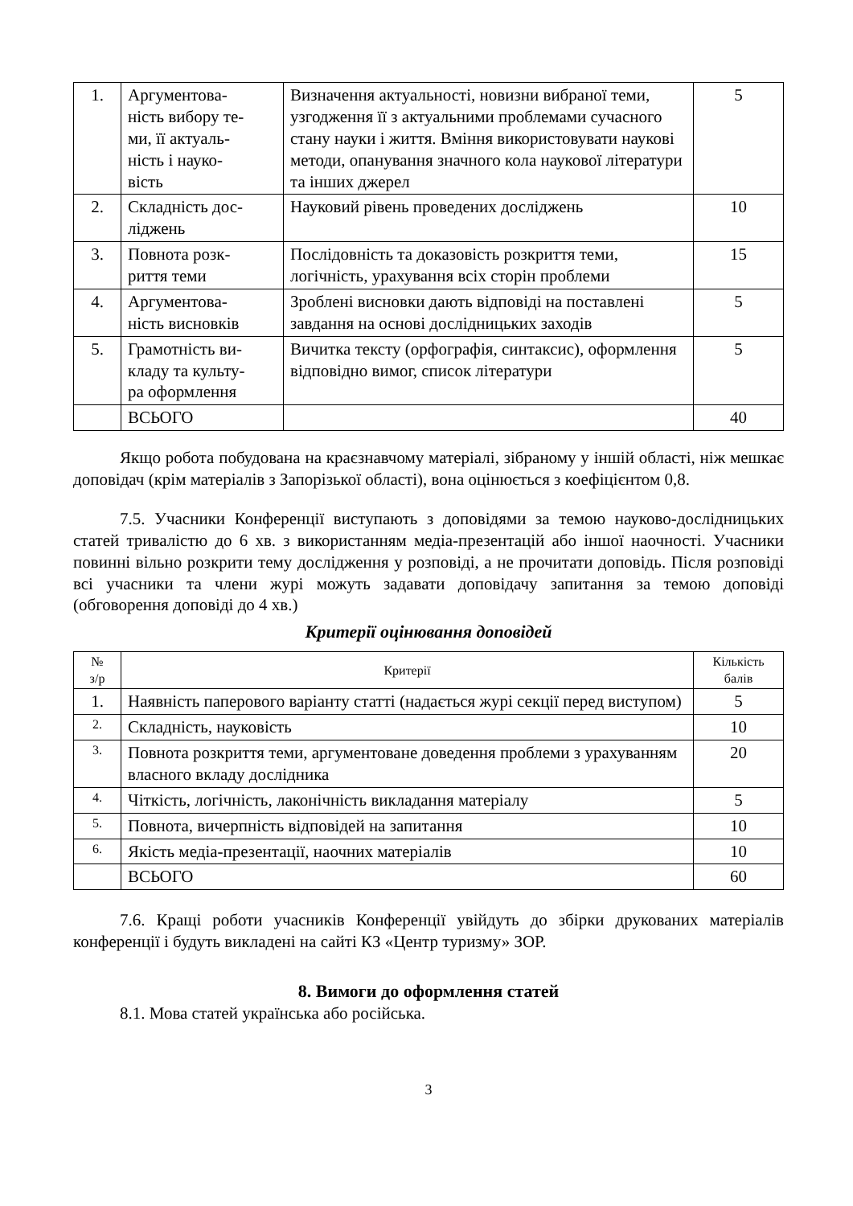| 1. | Аргументова- ність вибору те- ми, її актуаль- ність і науко- вість | Визначення актуальності, новизни вибраної теми, узгодження її з актуальними проблемами сучасного стану науки і життя. Вміння використовувати наукові методи, опанування значного кола наукової літератури та інших джерел | 5 |
| 2. | Складність дос- ліджень | Науковий рівень проведених досліджень | 10 |
| 3. | Повнота розк- риття теми | Послідовність та доказовість розкриття теми, логічність, урахування всіх сторін проблеми | 15 |
| 4. | Аргументова- ність висновків | Зроблені висновки дають відповіді на поставлені завдання на основі дослідницьких заходів | 5 |
| 5. | Грамотність ви- кладу та культу- ра оформлення | Вичитка тексту (орфографія, синтаксис), оформлення відповідно вимог, список літератури | 5 |
| | ВСЬОГО | | 40 |
Якщо робота побудована на краєзнавчому матеріалі, зібраному у іншій області, ніж мешкає доповідач (крім матеріалів з Запорізької області), вона оцінюється з коефіцієнтом 0,8.
7.5. Учасники Конференції виступають з доповідями за темою науково-дослідницьких статей тривалістю до 6 хв. з використанням медіа-презентацій або іншої наочності. Учасники повинні вільно розкрити тему дослідження у розповіді, а не прочитати доповідь. Після розповіді всі учасники та члени журі можуть задавати доповідачу запитання за темою доповіді (обговорення доповіді до 4 хв.)
Критерії оцінювання доповідей
| № з/р | Критерії | Кількість балів |
| --- | --- | --- |
| 1. | Наявність паперового варіанту статті (надається журі секції перед виступом) | 5 |
| 2. | Складність, науковість | 10 |
| 3. | Повнота розкриття теми, аргументоване доведення проблеми з урахуванням власного вкладу дослідника | 20 |
| 4. | Чіткість, логічність, лаконічність викладання матеріалу | 5 |
| 5. | Повнота, вичерпність відповідей на запитання | 10 |
| 6. | Якість медіа-презентації, наочних матеріалів | 10 |
| | ВСЬОГО | 60 |
7.6. Кращі роботи учасників Конференції увійдуть до збірки друкованих матеріалів конференції і будуть викладені на сайті КЗ «Центр туризму» ЗОР.
8. Вимоги до оформлення статей
8.1. Мова статей українська або російська.
3